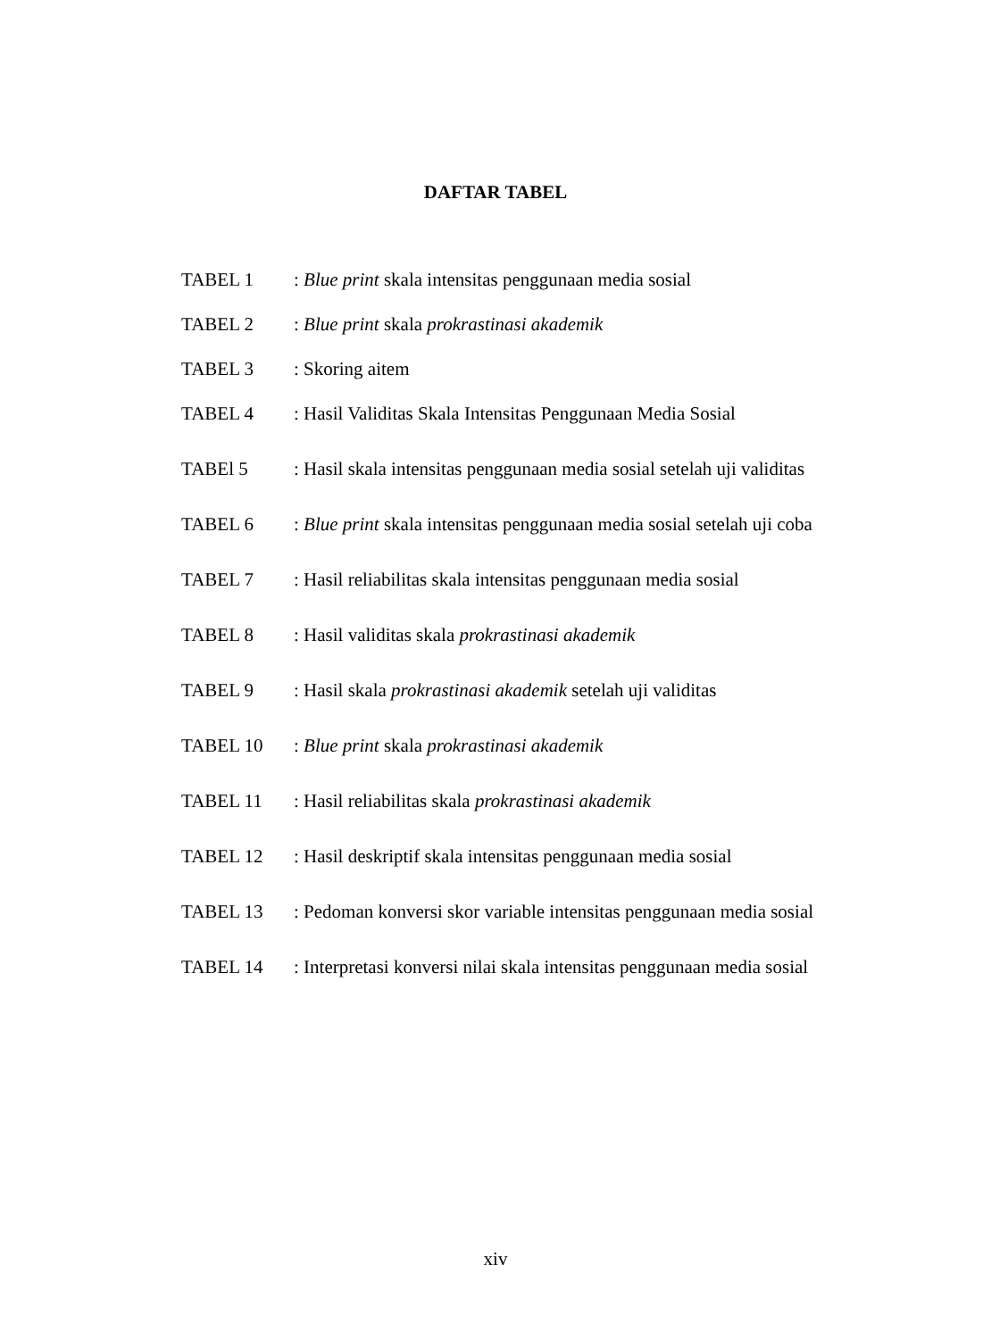DAFTAR TABEL
TABEL 1 : Blue print skala intensitas penggunaan media sosial
TABEL 2 : Blue print skala prokrastinasi akademik
TABEL 3 : Skoring aitem
TABEL 4 : Hasil Validitas Skala Intensitas Penggunaan Media Sosial
TABEl 5 : Hasil skala intensitas penggunaan media sosial setelah uji validitas
TABEL 6 : Blue print skala intensitas penggunaan media sosial setelah uji coba
TABEL 7 : Hasil reliabilitas skala intensitas penggunaan media sosial
TABEL 8 : Hasil validitas skala prokrastinasi akademik
TABEL 9 : Hasil skala prokrastinasi akademik setelah uji validitas
TABEL 10 : Blue print skala prokrastinasi akademik
TABEL 11 : Hasil reliabilitas skala prokrastinasi akademik
TABEL 12 : Hasil deskriptif skala intensitas penggunaan media sosial
TABEL 13 : Pedoman konversi skor variable intensitas penggunaan media sosial
TABEL 14 : Interpretasi konversi nilai skala intensitas penggunaan media sosial
xiv